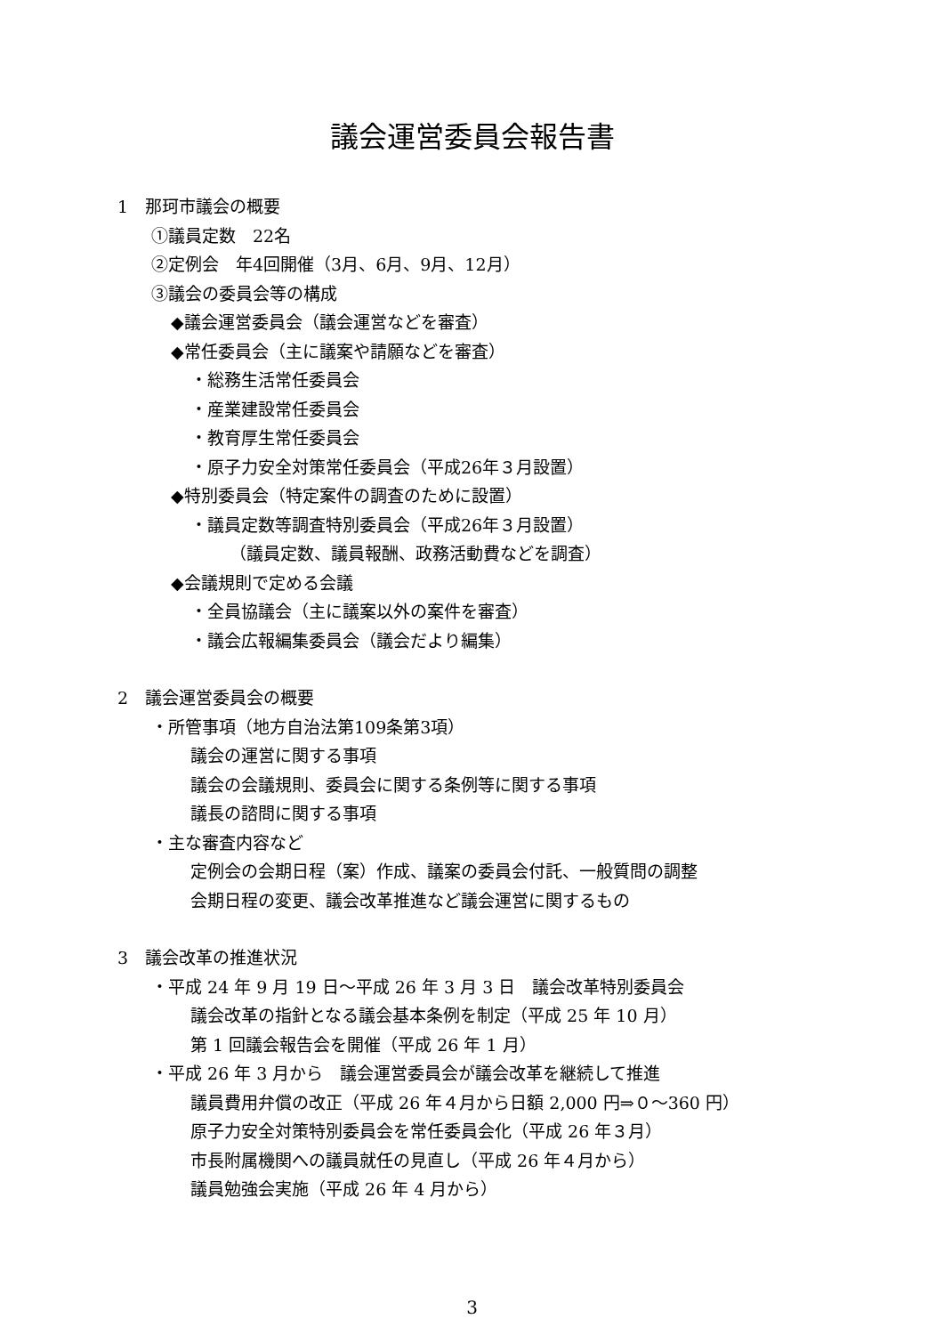議会運営委員会報告書
1　那珂市議会の概要
①議員定数　22名
②定例会　年4回開催（3月、6月、9月、12月）
③議会の委員会等の構成
◆議会運営委員会（議会運営などを審査）
◆常任委員会（主に議案や請願などを審査）
・総務生活常任委員会
・産業建設常任委員会
・教育厚生常任委員会
・原子力安全対策常任委員会（平成26年３月設置）
◆特別委員会（特定案件の調査のために設置）
・議員定数等調査特別委員会（平成26年３月設置）
（議員定数、議員報酬、政務活動費などを調査）
◆会議規則で定める会議
・全員協議会（主に議案以外の案件を審査）
・議会広報編集委員会（議会だより編集）
2　議会運営委員会の概要
・所管事項（地方自治法第109条第3項）
議会の運営に関する事項
議会の会議規則、委員会に関する条例等に関する事項
議長の諮問に関する事項
・主な審査内容など
定例会の会期日程（案）作成、議案の委員会付託、一般質問の調整
会期日程の変更、議会改革推進など議会運営に関するもの
3　議会改革の推進状況
・平成 24 年 9 月 19 日～平成 26 年 3 月 3 日　議会改革特別委員会
議会改革の指針となる議会基本条例を制定（平成 25 年 10 月）
第 1 回議会報告会を開催（平成 26 年 1 月）
・平成 26 年 3 月から　議会運営委員会が議会改革を継続して推進
議員費用弁償の改正（平成 26 年４月から日額 2,000 円⇒０～360 円）
原子力安全対策特別委員会を常任委員会化（平成 26 年３月）
市長附属機関への議員就任の見直し（平成 26 年４月から）
議員勉強会実施（平成 26 年 4 月から）
3